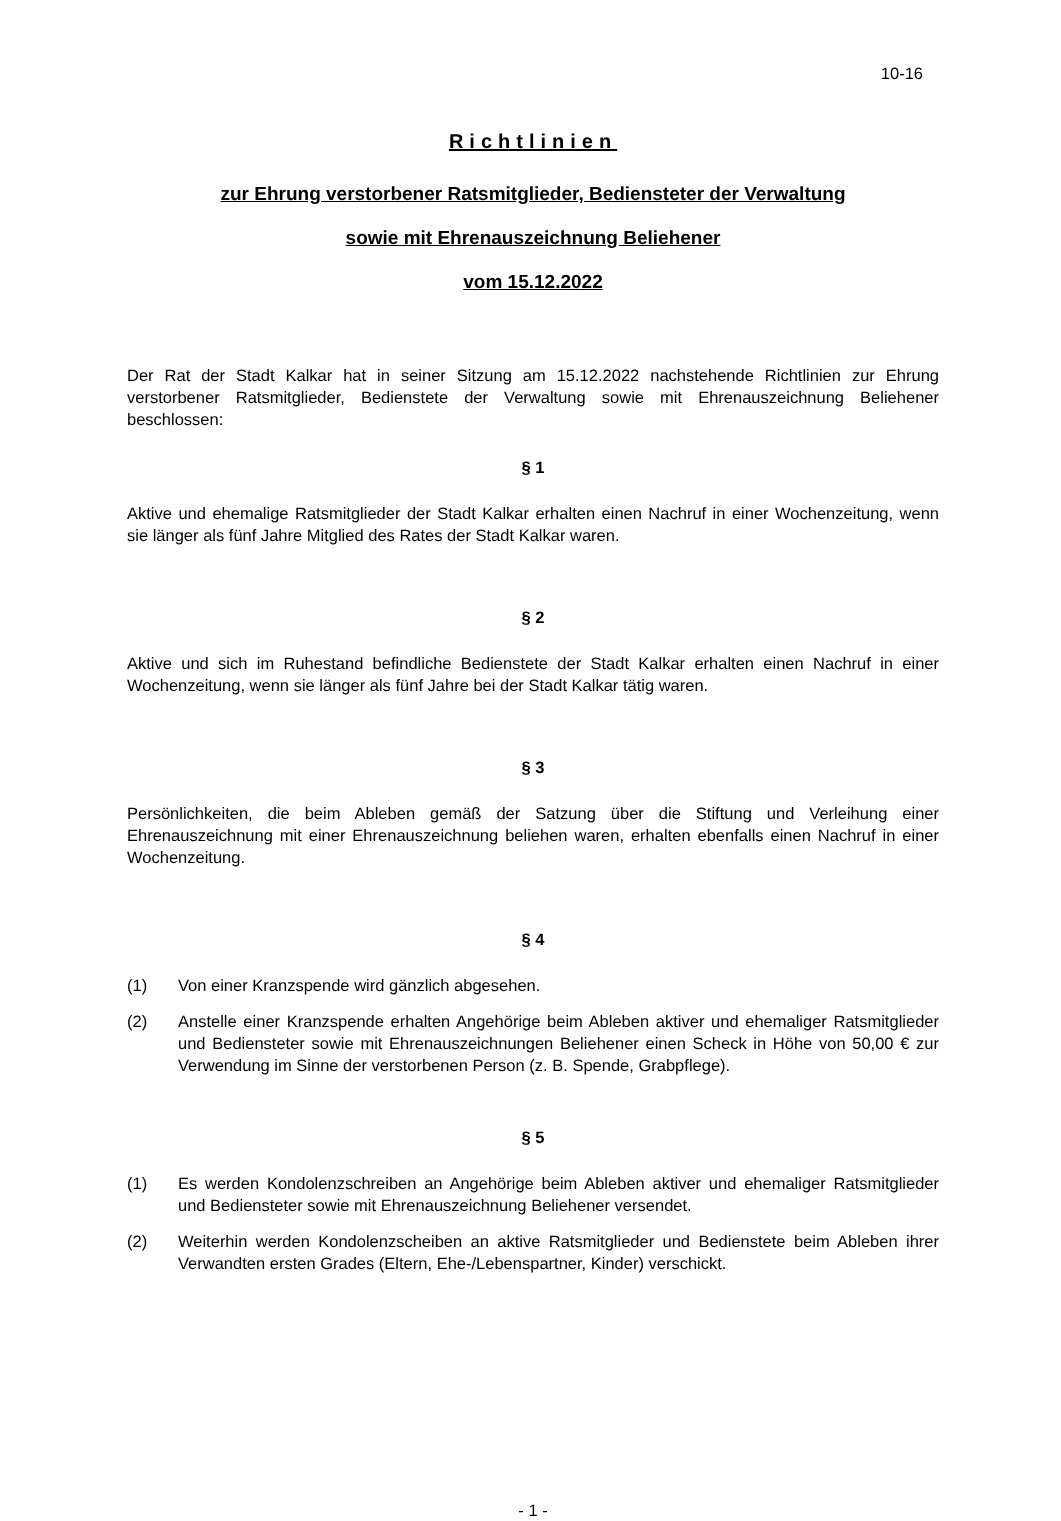10-16
Richtlinien
zur Ehrung verstorbener Ratsmitglieder, Bediensteter der Verwaltung
sowie mit Ehrenauszeichnung Beliehener
vom 15.12.2022
Der Rat der Stadt Kalkar hat in seiner Sitzung am 15.12.2022 nachstehende Richtlinien zur Ehrung verstorbener Ratsmitglieder, Bedienstete der Verwaltung sowie mit Ehrenauszeichnung Beliehener beschlossen:
§ 1
Aktive und ehemalige Ratsmitglieder der Stadt Kalkar erhalten einen Nachruf in einer Wochenzeitung, wenn sie länger als fünf Jahre Mitglied des Rates der Stadt Kalkar waren.
§ 2
Aktive und sich im Ruhestand befindliche Bedienstete der Stadt Kalkar erhalten einen Nachruf in einer Wochenzeitung, wenn sie länger als fünf Jahre bei der Stadt Kalkar tätig waren.
§ 3
Persönlichkeiten, die beim Ableben gemäß der Satzung über die Stiftung und Verleihung einer Ehrenauszeichnung mit einer Ehrenauszeichnung beliehen waren, erhalten ebenfalls einen Nachruf in einer Wochenzeitung.
§ 4
(1) Von einer Kranzspende wird gänzlich abgesehen.
(2) Anstelle einer Kranzspende erhalten Angehörige beim Ableben aktiver und ehemaliger Ratsmitglieder und Bediensteter sowie mit Ehrenauszeichnungen Beliehener einen Scheck in Höhe von 50,00 € zur Verwendung im Sinne der verstorbenen Person (z. B. Spende, Grabpflege).
§ 5
(1) Es werden Kondolenzschreiben an Angehörige beim Ableben aktiver und ehemaliger Ratsmitglieder und Bediensteter sowie mit Ehrenauszeichnung Beliehener versendet.
(2) Weiterhin werden Kondolenzscheiben an aktive Ratsmitglieder und Bedienstete beim Ableben ihrer Verwandten ersten Grades (Eltern, Ehe-/Lebenspartner, Kinder) verschickt.
- 1 -